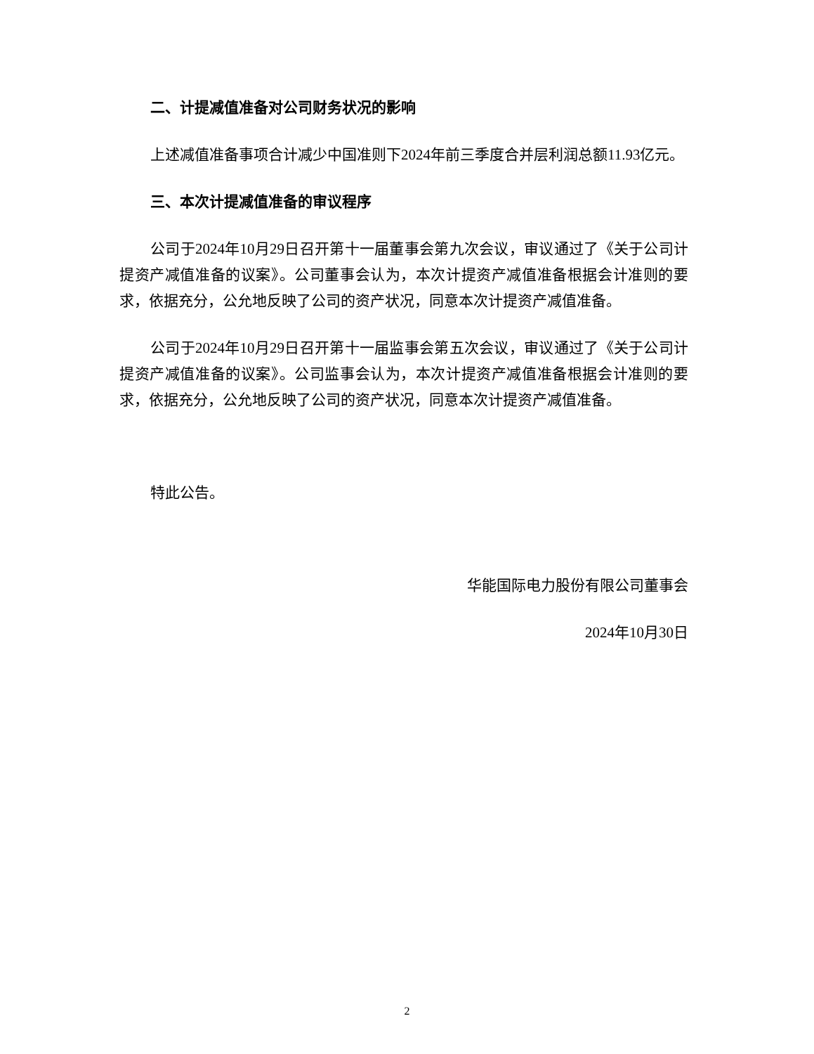二、计提减值准备对公司财务状况的影响
上述减值准备事项合计减少中国准则下2024年前三季度合并层利润总额11.93亿元。
三、本次计提减值准备的审议程序
公司于2024年10月29日召开第十一届董事会第九次会议，审议通过了《关于公司计提资产减值准备的议案》。公司董事会认为，本次计提资产减值准备根据会计准则的要求，依据充分，公允地反映了公司的资产状况，同意本次计提资产减值准备。
公司于2024年10月29日召开第十一届监事会第五次会议，审议通过了《关于公司计提资产减值准备的议案》。公司监事会认为，本次计提资产减值准备根据会计准则的要求，依据充分，公允地反映了公司的资产状况，同意本次计提资产减值准备。
特此公告。
华能国际电力股份有限公司董事会
2024年10月30日
2